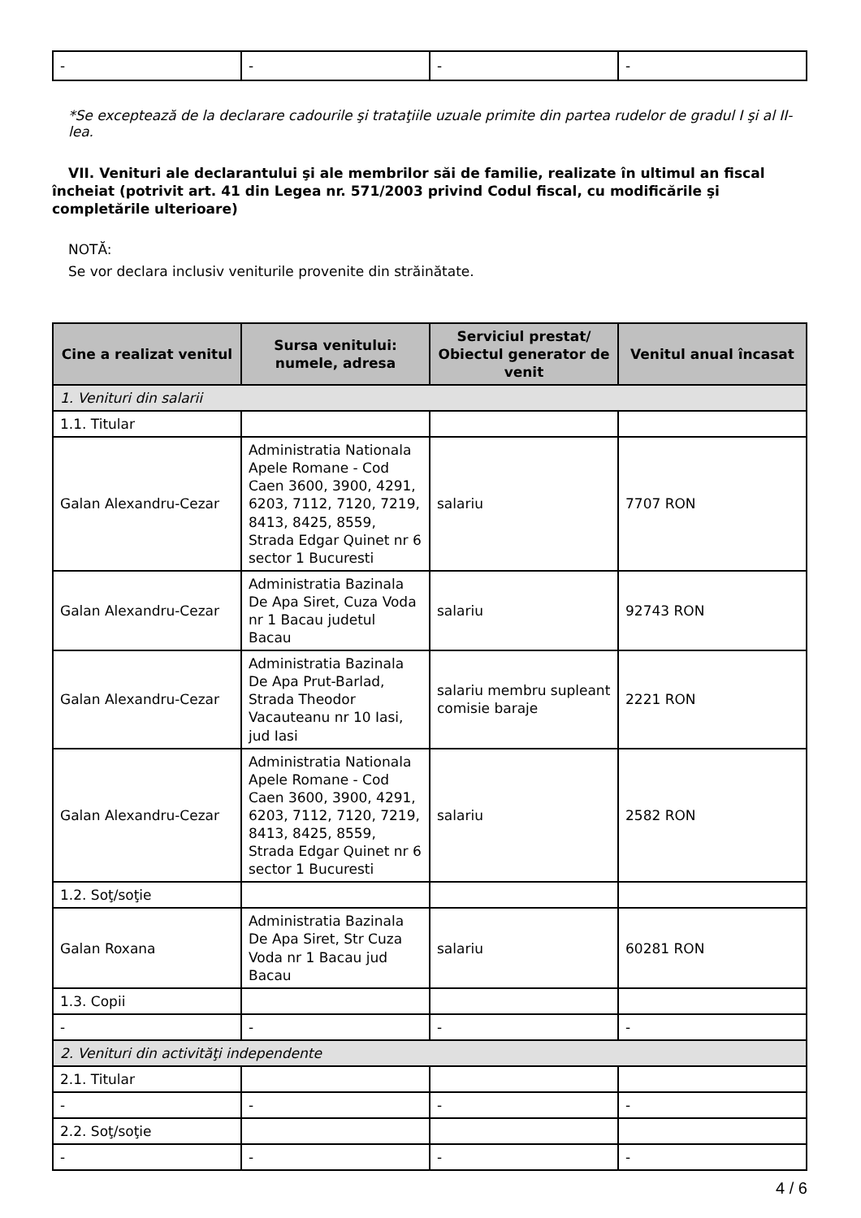| - | - | - | - |
*Se exceptează de la declarare cadourile şi trataţiile uzuale primite din partea rudelor de gradul I şi al II-lea.
VII. Venituri ale declarantului şi ale membrilor săi de familie, realizate în ultimul an fiscal încheiat (potrivit art. 41 din Legea nr. 571/2003 privind Codul fiscal, cu modificările şi completările ulterioare)
NOTĂ:
Se vor declara inclusiv veniturile provenite din străinătate.
| Cine a realizat venitul | Sursa venitului: numele, adresa | Serviciul prestat/ Obiectul generator de venit | Venitul anual încasat |
| --- | --- | --- | --- |
| 1. Venituri din salarii | | | |
| 1.1. Titular | | | |
| Galan Alexandru-Cezar | Administratia Nationala Apele Romane - Cod Caen 3600, 3900, 4291, 6203, 7112, 7120, 7219, 8413, 8425, 8559, Strada Edgar Quinet nr 6 sector 1 Bucuresti | salariu | 7707 RON |
| Galan Alexandru-Cezar | Administratia Bazinala De Apa Siret, Cuza Voda nr 1 Bacau judetul Bacau | salariu | 92743 RON |
| Galan Alexandru-Cezar | Administratia Bazinala De Apa Prut-Barlad, Strada Theodor Vacauteanu nr 10 Iasi, jud Iasi | salariu membru supleant comisie baraje | 2221 RON |
| Galan Alexandru-Cezar | Administratia Nationala Apele Romane - Cod Caen 3600, 3900, 4291, 6203, 7112, 7120, 7219, 8413, 8425, 8559, Strada Edgar Quinet nr 6 sector 1 Bucuresti | salariu | 2582 RON |
| 1.2. Soţ/soţie | | | |
| Galan Roxana | Administratia Bazinala De Apa Siret, Str Cuza Voda nr 1 Bacau jud Bacau | salariu | 60281 RON |
| 1.3. Copii | | | |
| - | - | - | - |
| 2. Venituri din activităţi independente | | | |
| 2.1. Titular | | | |
| - | - | - | - |
| 2.2. Soţ/soţie | | | |
| - | - | - | - |
4 / 6